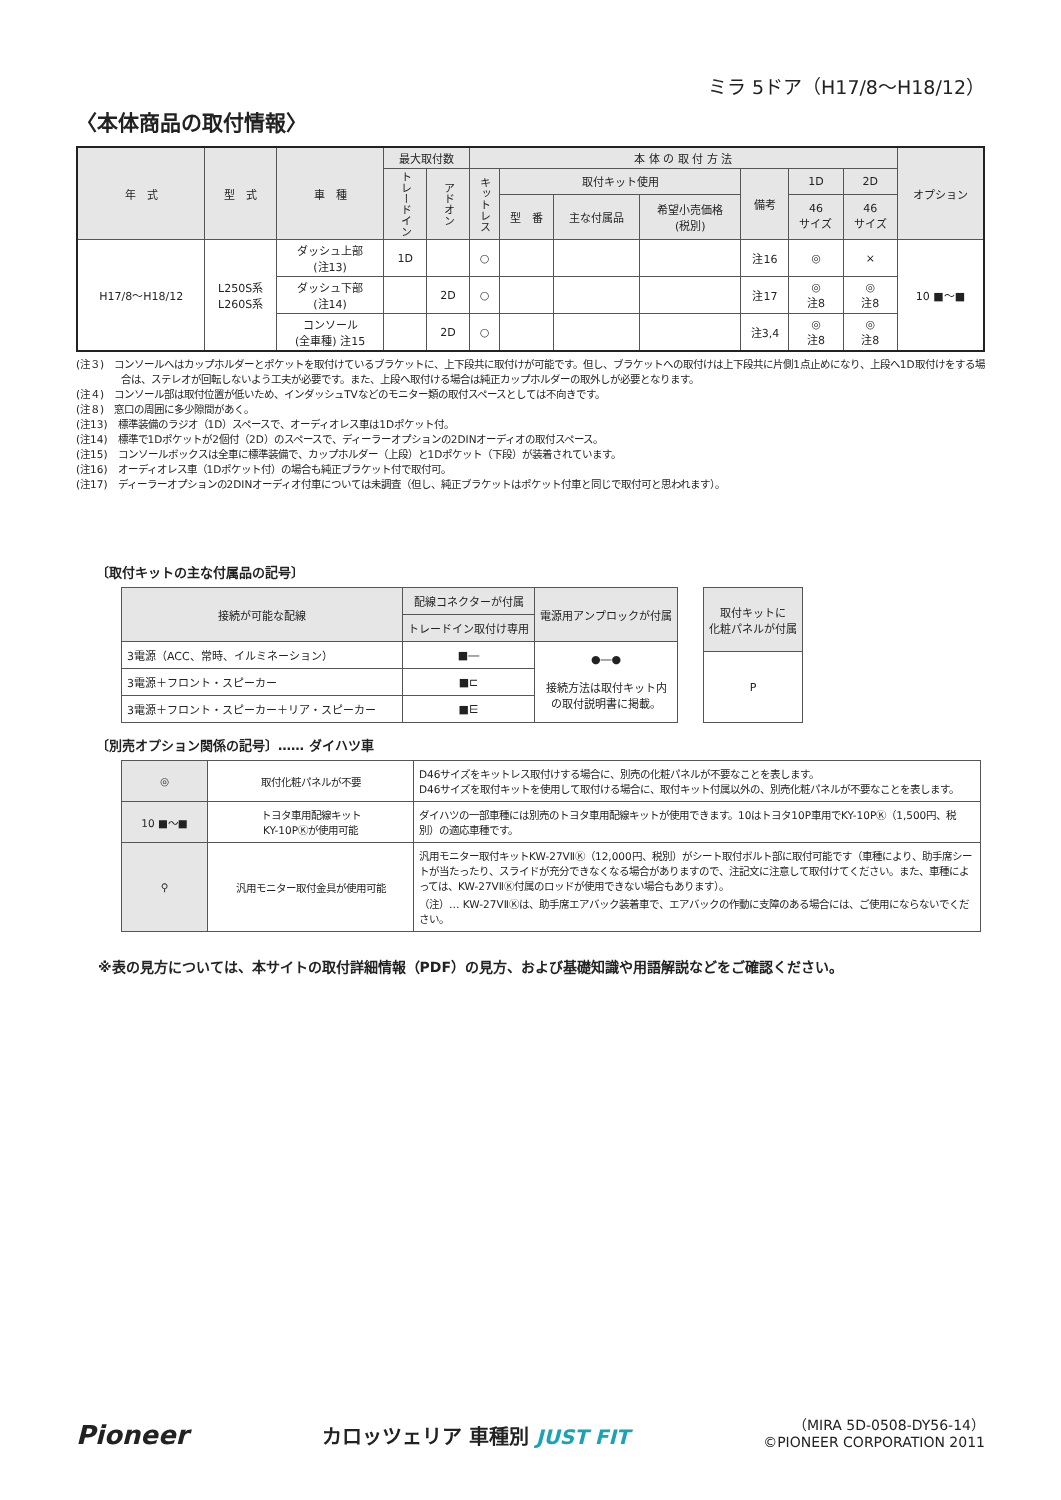ミラ 5ドア（H17/8〜H18/12）
〈本体商品の取付情報〉
| 年 式 | 型 式 | 車 種 | 最大取付数 | | 本 体 の 取 付 方 法 | | | | | | | オプション |
| --- | --- | --- | --- | --- | --- | --- | --- | --- | --- | --- | --- | --- |
| | | | トレードイン | アドオン | キットレス | 取付キット使用 | | | 備考 | 1D | 2D | |
| | | | | | | 型 番 | 主な付属品 | 希望小売価格 (税別) | | 46 サイズ | 46 サイズ | |
| H17/8〜H18/12 | L250S系 L260S系 | ダッシュ上部 (注13) | 1D | | ○ | | | | 注16 | ◎ | × | 10 ■〜■ |
| | | ダッシュ下部 (注14) | | 2D | ○ | | | | 注17 | ◎ 注8 | ◎ 注8 | |
| | | コンソール (全車種) 注15 | | 2D | ○ | | | | 注3,4 | ◎ 注8 | ◎ 注8 | |
(注３)　コンソールへはカップホルダーとポケットを取付けているブラケットに、上下段共に取付けが可能です。但し、ブラケットへの取付けは上下段共に片側1点止めになり、上段へ1D取付けをする場合は、ステレオが回転しないよう工夫が必要です。また、上段へ取付ける場合は純正カップホルダーの取外しが必要となります。
(注４)　コンソール部は取付位置が低いため、インダッシュTVなどのモニター類の取付スペースとしては不向きです。
(注８)　窓口の周囲に多少隙間があく。
(注13)　標準装備のラジオ（1D）スペースで、オーディオレス車は1Dポケット付。
(注14)　標準で1Dポケットが2個付（2D）のスペースで、ディーラーオプションの2DINオーディオの取付スペース。
(注15)　コンソールボックスは全車に標準装備で、カップホルダー（上段）と1Dポケット（下段）が装着されています。
(注16)　オーディオレス車（1Dポケット付）の場合も純正ブラケット付で取付可。
(注17)　ディーラーオプションの2DINオーディオ付車については未調査（但し、純正ブラケットはポケット付車と同じで取付可と思われます）。
〔取付キットの主な付属品の記号〕
| 接続が可能な配線 | 配線コネクターが付属 | 電源用アンプロックが付属 |
| --- | --- | --- |
| | トレードイン取付け専用 | |
| 3電源（ACC、常時、イルミネーション） | ■― | ●―● 接続方法は取付キット内 の取付説明書に掲載。 |
| 3電源＋フロント・スピーカー | ■⊏ | |
| 3電源＋フロント・スピーカー＋リア・スピーカー | ■⋿ | |
| 取付キットに 化粧パネルが付属 |
| --- |
| P |
〔別売オプション関係の記号〕…… ダイハツ車
| ◎ | 取付化粧パネルが不要 | D46サイズをキットレス取付けする場合に、別売の化粧パネルが不要なことを表します。 D46サイズを取付キットを使用して取付ける場合に、取付キット付属以外の、別売化粧パネルが不要なことを表します。 |
| 10 ■〜■ | トヨタ車用配線キット KY-10PⓀが使用可能 | ダイハツの一部車種には別売のトヨタ車用配線キットが使用できます。10はトヨタ10P車用でKY-10PⓀ（1,500円、税別）の適応車種です。 |
| ⚲ | 汎用モニター取付金具が使用可能 | 汎用モニター取付キットKW-27VⅡⓀ（12,000円、税別）がシート取付ボルト部に取付可能です（車種により、助手席シートが当たったり、スライドが充分できなくなる場合がありますので、注記文に注意して取付けてください。また、車種によっては、KW-27VⅡⓀ付属のロッドが使用できない場合もあります）。 （注）… KW-27VⅡⓀは、助手席エアバック装着車で、エアバックの作動に支障のある場合には、ご使用にならないでください。 |
※表の見方については、本サイトの取付詳細情報（PDF）の見方、および基礎知識や用語解説などをご確認ください。
Pioneer
カロッツェリア 車種別 JUST FIT
（MIRA 5D-0508-DY56-14）
©PIONEER CORPORATION 2011